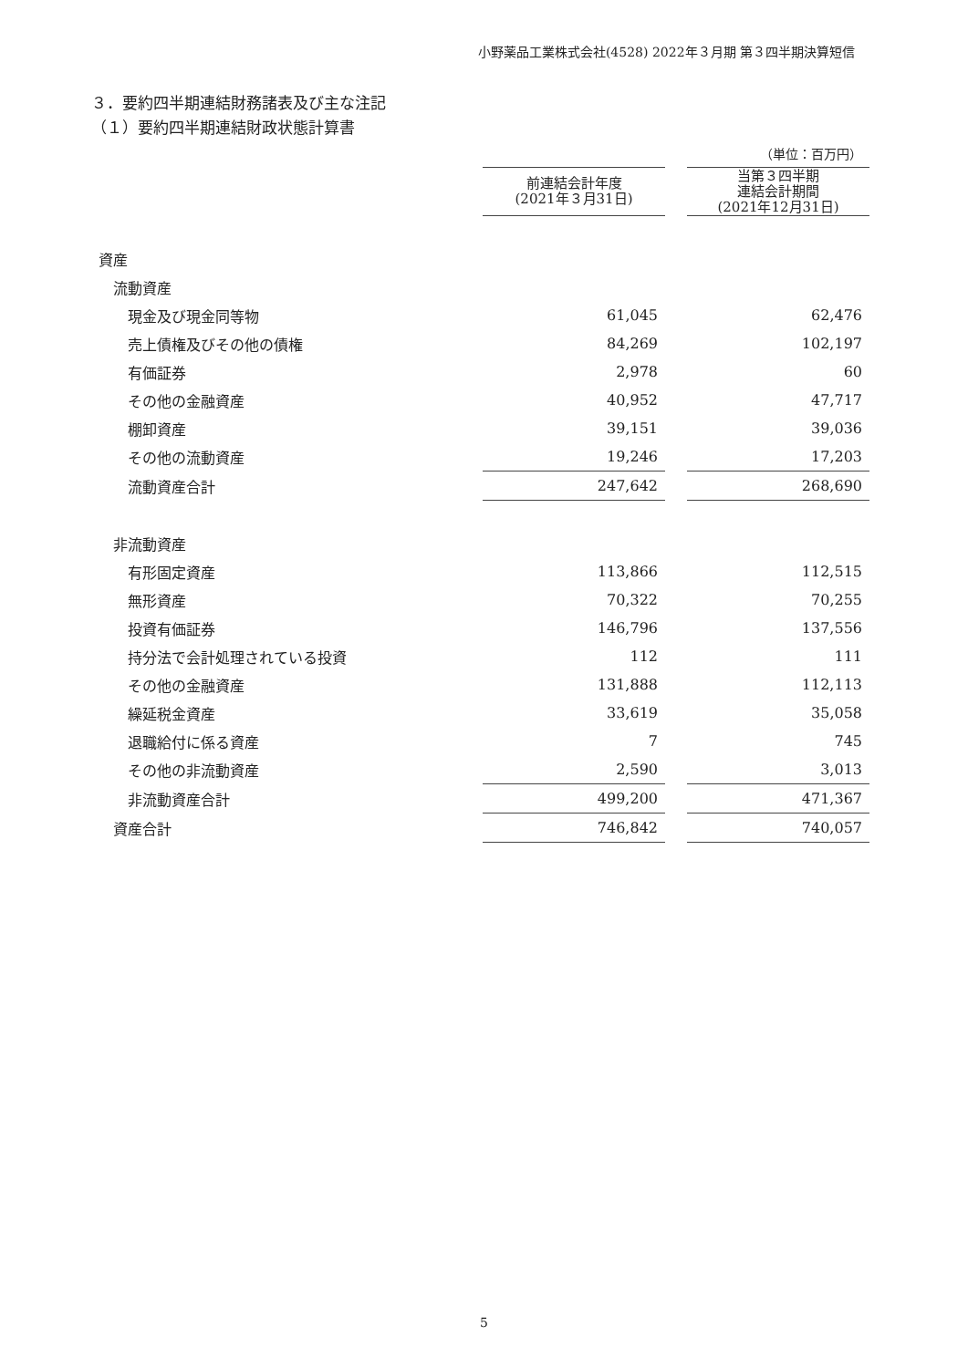小野薬品工業株式会社(4528) 2022年３月期 第３四半期決算短信
３．要約四半期連結財務諸表及び主な注記
（１）要約四半期連結財政状態計算書
| | | | （単位：百万円） |
| | 前連結会計年度 (2021年３月31日) | | 当第３四半期 連結会計期間 (2021年12月31日) |
| 資産 | | | |
| 流動資産 | | | |
| 現金及び現金同等物 | 61,045 | | 62,476 |
| 売上債権及びその他の債権 | 84,269 | | 102,197 |
| 有価証券 | 2,978 | | 60 |
| その他の金融資産 | 40,952 | | 47,717 |
| 棚卸資産 | 39,151 | | 39,036 |
| その他の流動資産 | 19,246 | | 17,203 |
| 流動資産合計 | 247,642 | | 268,690 |
| 非流動資産 | | | |
| 有形固定資産 | 113,866 | | 112,515 |
| 無形資産 | 70,322 | | 70,255 |
| 投資有価証券 | 146,796 | | 137,556 |
| 持分法で会計処理されている投資 | 112 | | 111 |
| その他の金融資産 | 131,888 | | 112,113 |
| 繰延税金資産 | 33,619 | | 35,058 |
| 退職給付に係る資産 | 7 | | 745 |
| その他の非流動資産 | 2,590 | | 3,013 |
| 非流動資産合計 | 499,200 | | 471,367 |
| 資産合計 | 746,842 | | 740,057 |
5